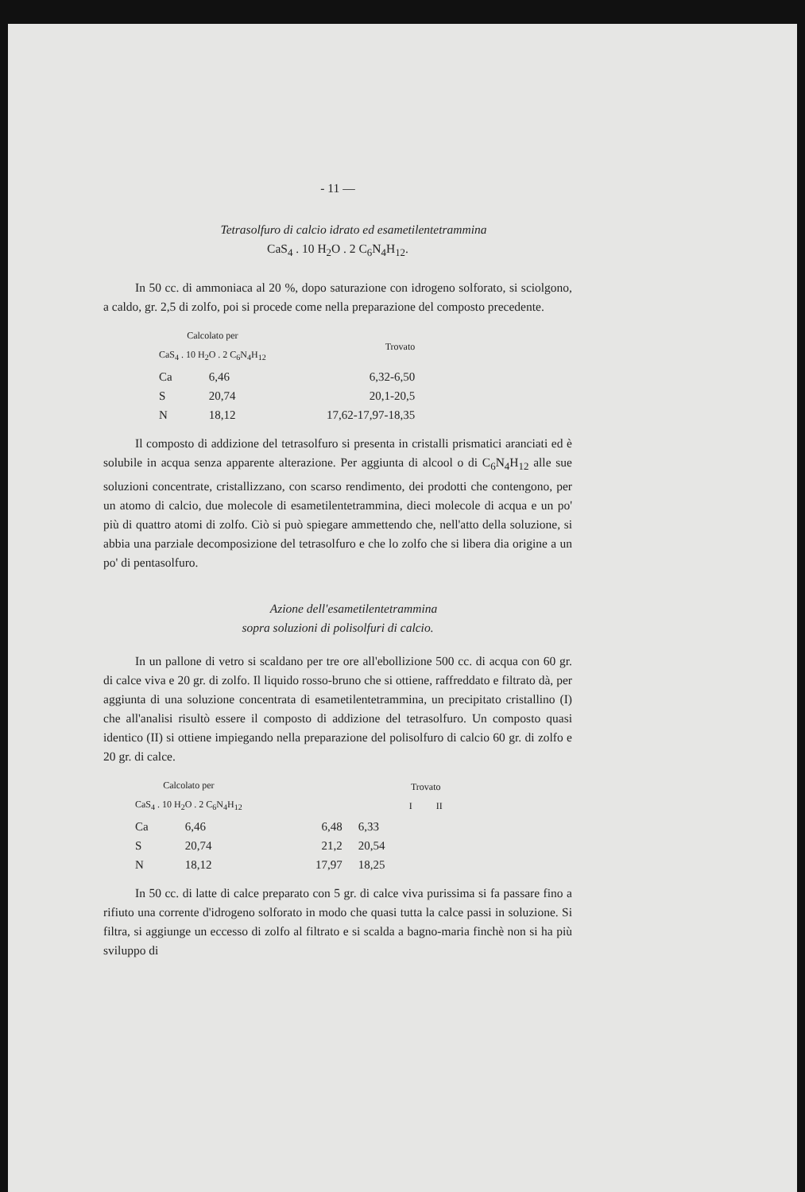- 11 —
Tetrasolfuro di calcio idrato ed esametilentetrammina
CaS<sub>4</sub> . 10 H<sub>2</sub>O . 2 C<sub>6</sub>N<sub>4</sub>H<sub>12</sub>.
In 50 cc. di ammoniaca al 20 %, dopo saturazione con idrogeno solforato, si sciolgono, a caldo, gr. 2,5 di zolfo, poi si procede come nella preparazione del composto precedente.
| Calcolato per CaS<sub>4</sub> . 10 H<sub>2</sub>O . 2 C<sub>6</sub>N<sub>4</sub>H<sub>12</sub> | | Trovato |
| --- | --- | --- |
| Ca | 6,46 | 6,32-6,50 |
| S | 20,74 | 20,1-20,5 |
| N | 18,12 | 17,62-17,97-18,35 |
Il composto di addizione del tetrasolfuro si presenta in cristalli prismatici aranciati ed è solubile in acqua senza apparente alterazione. Per aggiunta di alcool o di C<sub>6</sub>N<sub>4</sub>H<sub>12</sub> alle sue soluzioni concentrate, cristallizzano, con scarso rendimento, dei prodotti che contengono, per un atomo di calcio, due molecole di esametilentetrammina, dieci molecole di acqua e un po' più di quattro atomi di zolfo. Ciò si può spiegare ammettendo che, nell'atto della soluzione, si abbia una parziale decomposizione del tetrasolfuro e che lo zolfo che si libera dia origine a un po' di pentasolfuro.
Azione dell'esametilentetrammina
sopra soluzioni di polisolfuri di calcio.
In un pallone di vetro si scaldano per tre ore all'ebollizione 500 cc. di acqua con 60 gr. di calce viva e 20 gr. di zolfo. Il liquido rosso-bruno che si ottiene, raffreddato e filtrato dà, per aggiunta di una soluzione concentrata di esametilentetrammina, un precipitato cristallino (I) che all'analisi risultò essere il composto di addizione del tetrasolfuro. Un composto quasi identico (II) si ottiene impiegando nella preparazione del polisolfuro di calcio 60 gr. di zolfo e 20 gr. di calce.
| Calcolato per CaS<sub>4</sub> . 10 H<sub>2</sub>O . 2 C<sub>6</sub>N<sub>4</sub>H<sub>12</sub> | | Trovato I II | |
| --- | --- | --- | --- |
| Ca | 6,46 | 6,48 | 6,33 |
| S | 20,74 | 21,2 | 20,54 |
| N | 18,12 | 17,97 | 18,25 |
In 50 cc. di latte di calce preparato con 5 gr. di calce viva purissima si fa passare fino a rifiuto una corrente d'idrogeno solforato in modo che quasi tutta la calce passi in soluzione. Si filtra, si aggiunge un eccesso di zolfo al filtrato e si scalda a bagno-maria finchè non si ha più sviluppo di